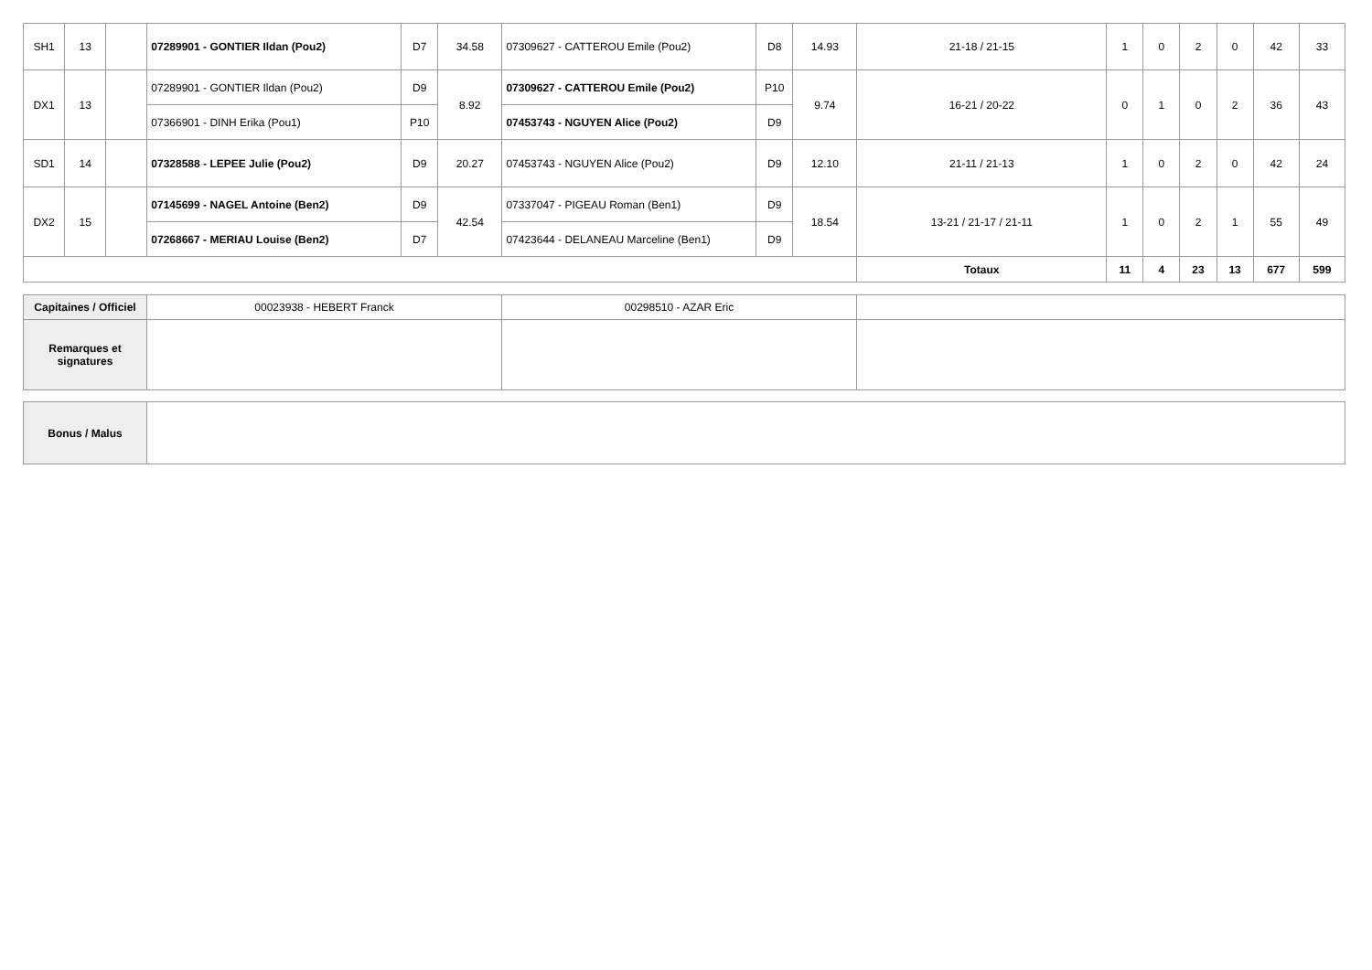| SH1 | 13 | | 07289901 - GONTIER Ildan (Pou2) | D7 | 34.58 | 07309627 - CATTEROU Emile (Pou2) | D8 | 14.93 | 21-18 / 21-15 | 1 | 0 | 2 | 0 | 42 | 33 |
| DX1 | 13 | | 07289901 - GONTIER Ildan (Pou2) | D9 | 8.92 | 07309627 - CATTEROU Emile (Pou2) | P10 | 9.74 | 16-21 / 20-22 | 0 | 1 | 0 | 2 | 36 | 43 |
| | | | 07366901 - DINH Erika (Pou1) | P10 | | 07453743 - NGUYEN Alice (Pou2) | D9 | | | | | | | | |
| SD1 | 14 | | 07328588 - LEPEE Julie (Pou2) | D9 | 20.27 | 07453743 - NGUYEN Alice (Pou2) | D9 | 12.10 | 21-11 / 21-13 | 1 | 0 | 2 | 0 | 42 | 24 |
| DX2 | 15 | | 07145699 - NAGEL Antoine (Ben2) | D9 | 42.54 | 07337047 - PIGEAU Roman (Ben1) | D9 | 18.54 | 13-21 / 21-17 / 21-11 | 1 | 0 | 2 | 1 | 55 | 49 |
| | | | 07268667 - MERIAU Louise (Ben2) | D7 | | 07423644 - DELANEAU Marceline (Ben1) | D9 | | | | | | | | |
| | | | | | | | | | Totaux | 11 | 4 | 23 | 13 | 677 | 599 |
| Capitaines / Officiel | 00023938 - HEBERT Franck | 00298510 - AZAR Eric | |
| Remarques et signatures | | | |
| Bonus / Malus | |